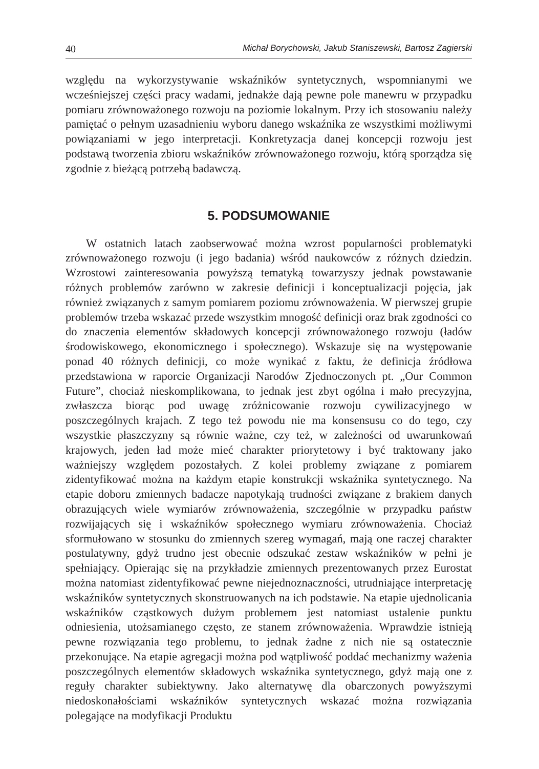40 Michał Borychowski, Jakub Staniszewski, Bartosz Zagierski
względu na wykorzystywanie wskaźników syntetycznych, wspomnianymi we wcześniejszej części pracy wadami, jednakże dają pewne pole manewru w przypadku pomiaru zrównoważonego rozwoju na poziomie lokalnym. Przy ich stosowaniu należy pamiętać o pełnym uzasadnieniu wyboru danego wskaźnika ze wszystkimi możliwymi powiązaniami w jego interpretacji. Konkretyzacja danej koncepcji rozwoju jest podstawą tworzenia zbioru wskaźników zrównoważonego rozwoju, którą sporządza się zgodnie z bieżącą potrzebą badawczą.
5. PODSUMOWANIE
W ostatnich latach zaobserwować można wzrost popularności problematyki zrównoważonego rozwoju (i jego badania) wśród naukowców z różnych dziedzin. Wzrostowi zainteresowania powyższą tematyką towarzyszy jednak powstawanie różnych problemów zarówno w zakresie definicji i konceptualizacji pojęcia, jak również związanych z samym pomiarem poziomu zrównoważenia. W pierwszej grupie problemów trzeba wskazać przede wszystkim mnogość definicji oraz brak zgodności co do znaczenia elementów składowych koncepcji zrównoważonego rozwoju (ładów środowiskowego, ekonomicznego i społecznego). Wskazuje się na występowanie ponad 40 różnych definicji, co może wynikać z faktu, że definicja źródłowa przedstawiona w raporcie Organizacji Narodów Zjednoczonych pt. „Our Common Future”, chociaż nieskomplikowana, to jednak jest zbyt ogólna i mało precyzyjna, zwłaszcza biorąc pod uwagę zróżnicowanie rozwoju cywilizacyjnego w poszczególnych krajach. Z tego też powodu nie ma konsensusu co do tego, czy wszystkie płaszczyzny są równie ważne, czy też, w zależności od uwarunkowań krajowych, jeden ład może mieć charakter priorytetowy i być traktowany jako ważniejszy względem pozostałych. Z kolei problemy związane z pomiarem zidentyfikować można na każdym etapie konstrukcji wskaźnika syntetycznego. Na etapie doboru zmiennych badacze napotykają trudności związane z brakiem danych obrazujących wiele wymiarów zrównoważenia, szczególnie w przypadku państw rozwijających się i wskaźników społecznego wymiaru zrównoważenia. Chociaż sformułowano w stosunku do zmiennych szereg wymagań, mają one raczej charakter postulatywny, gdyż trudno jest obecnie odszukać zestaw wskaźników w pełni je spełniający. Opierając się na przykładzie zmiennych prezentowanych przez Eurostat można natomiast zidentyfikować pewne niejednoznaczności, utrudniające interpretację wskaźników syntetycznych skonstruowanych na ich podstawie. Na etapie ujednolicania wskaźników cząstkowych dużym problemem jest natomiast ustalenie punktu odniesienia, utożsamianego często, ze stanem zrównoważenia. Wprawdzie istnieją pewne rozwiązania tego problemu, to jednak żadne z nich nie są ostatecznie przekonujące. Na etapie agregacji można pod wątpliwość poddać mechanizmy ważenia poszczególnych elementów składowych wskaźnika syntetycznego, gdyż mają one z reguły charakter subiektywny. Jako alternatywę dla obarczonych powyższymi niedoskonałościami wskaźników syntetycznych wskazać można rozwiązania polegające na modyfikacji Produktu